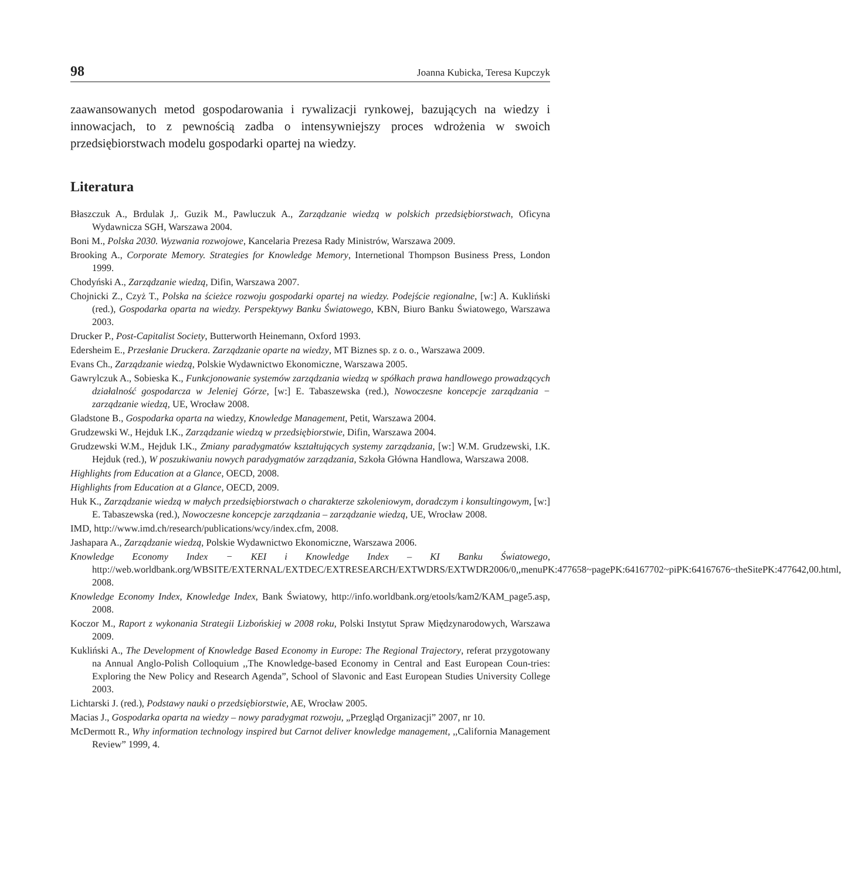98 Joanna Kubicka, Teresa Kupczyk
zaawansowanych metod gospodarowania i rywalizacji rynkowej, bazujących na wiedzy i innowacjach, to z pewnością zadba o intensywniejszy proces wdrożenia w swoich przedsiębiorstwach modelu gospodarki opartej na wiedzy.
Literatura
Błaszczuk A., Brdulak J,. Guzik M., Pawluczuk A., Zarządzanie wiedzą w polskich przedsiębiorstwach, Oficyna Wydawnicza SGH, Warszawa 2004.
Boni M., Polska 2030. Wyzwania rozwojowe, Kancelaria Prezesa Rady Ministrów, Warszawa 2009.
Brooking A., Corporate Memory. Strategies for Knowledge Memory, Internetional Thompson Business Press, London 1999.
Chodyński A., Zarządzanie wiedzą, Difin, Warszawa 2007.
Chojnicki Z., Czyż T., Polska na ścieżce rozwoju gospodarki opartej na wiedzy. Podejście regionalne, [w:] A. Kukliński (red.), Gospodarka oparta na wiedzy. Perspektywy Banku Światowego, KBN, Biuro Banku Światowego, Warszawa 2003.
Drucker P., Post-Capitalist Society, Butterworth Heinemann, Oxford 1993.
Edersheim E., Przesłanie Druckera. Zarządzanie oparte na wiedzy, MT Biznes sp. z o. o., Warszawa 2009.
Evans Ch., Zarządzanie wiedzą, Polskie Wydawnictwo Ekonomiczne, Warszawa 2005.
Gawrylczuk A., Sobieska K., Funkcjonowanie systemów zarządzania wiedzą w spółkach prawa handlowego prowadzących działalność gospodarcza w Jeleniej Górze, [w:] E. Tabaszewska (red.), Nowoczesne koncepcje zarządzania − zarządzanie wiedzą, UE, Wrocław 2008.
Gladstone B., Gospodarka oparta na wiedzy, Knowledge Management, Petit, Warszawa 2004.
Grudzewski W., Hejduk I.K., Zarządzanie wiedzą w przedsiębiorstwie, Difin, Warszawa 2004.
Grudzewski W.M., Hejduk I.K., Zmiany paradygmatów kształtujących systemy zarządzania, [w:] W.M. Grudzewski, I.K. Hejduk (red.), W poszukiwaniu nowych paradygmatów zarządzania, Szkoła Główna Handlowa, Warszawa 2008.
Highlights from Education at a Glance, OECD, 2008.
Highlights from Education at a Glance, OECD, 2009.
Huk K., Zarządzanie wiedzą w małych przedsiębiorstwach o charakterze szkoleniowym, doradczym i konsultingowym, [w:] E. Tabaszewska (red.), Nowoczesne koncepcje zarządzania – zarządzanie wiedzą, UE, Wrocław 2008.
IMD, http://www.imd.ch/research/publications/wcy/index.cfm, 2008.
Jashapara A., Zarządzanie wiedzą, Polskie Wydawnictwo Ekonomiczne, Warszawa 2006.
Knowledge Economy Index − KEI i Knowledge Index – KI Banku Światowego, http://web.worldbank.org/WBSITE/EXTERNAL/EXTDEC/EXTRESEARCH/EXTWDRS/EXTWDR2006/0,,menuPK:477658~pagePK:64167702~piPK:64167676~theSitePK:477642,00.html, 2008.
Knowledge Economy Index, Knowledge Index, Bank Światowy, http://info.worldbank.org/etools/kam2/KAM_page5.asp, 2008.
Koczor M., Raport z wykonania Strategii Lizbońskiej w 2008 roku, Polski Instytut Spraw Międzynarodowych, Warszawa 2009.
Kukliński A., The Development of Knowledge Based Economy in Europe: The Regional Trajectory, referat przygotowany na Annual Anglo-Polish Colloquium ,,The Knowledge-based Economy in Central and East European Coun-tries: Exploring the New Policy and Research Agenda”, School of Slavonic and East European Studies University College 2003.
Lichtarski J. (red.), Podstawy nauki o przedsiębiorstwie, AE, Wrocław 2005.
Macias J., Gospodarka oparta na wiedzy – nowy paradygmat rozwoju, „Przegląd Organizacji” 2007, nr 10.
McDermott R., Why information technology inspired but Carnot deliver knowledge management, ,,California Management Review” 1999, 4.